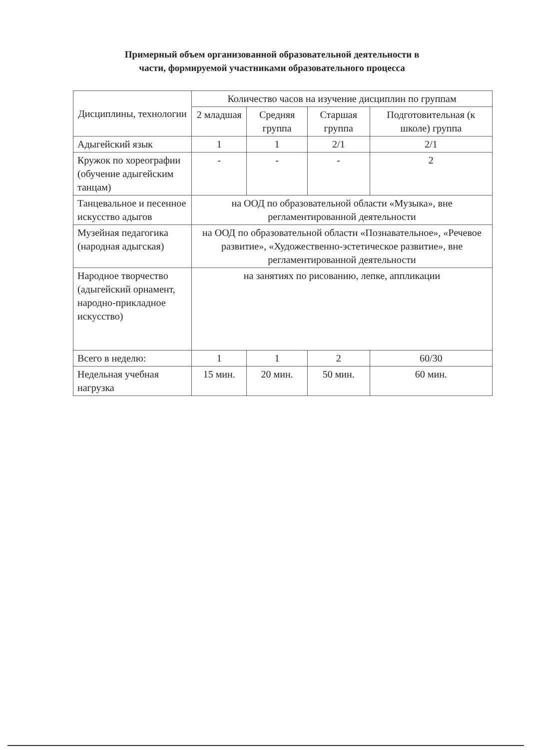Примерный объем организованной образовательной деятельности в
части, формируемой участниками образовательного процесса
| Дисциплины, технологии | Количество часов на изучение дисциплин по группам | | | |
| --- | --- | --- | --- | --- |
| | 2 младшая | Средняя группа | Старшая группа | Подготовительная (к школе) группа |
| Адыгейский язык | 1 | 1 | 2/1 | 2/1 |
| Кружок по хореографии (обучение адыгейским танцам) | - | - | - | 2 |
| Танцевальное и песенное искусство адыгов | на ООД по образовательной области «Музыка», вне регламентированной деятельности | | | |
| Музейная педагогика (народная адыгская) | на ООД по образовательной области «Познавательное», «Речевое развитие», «Художественно-эстетическое развитие», вне регламентированной деятельности | | | |
| Народное творчество (адыгейский орнамент, народно-прикладное искусство) | на занятиях по рисованию, лепке, аппликации | | | |
| Всего в неделю: | 1 | 1 | 2 | 60/30 |
| Недельная учебная нагрузка | 15 мин. | 20 мин. | 50 мин. | 60 мин. |